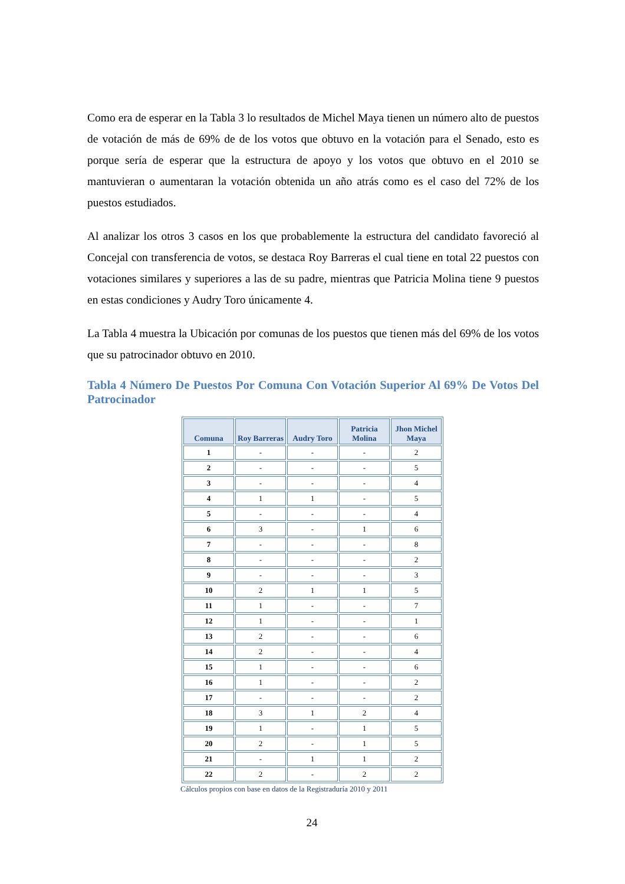Como era de esperar en la Tabla 3 lo resultados de Michel Maya tienen un número alto de puestos de votación de más de 69% de de los votos que obtuvo en la votación para el Senado, esto es porque sería de esperar que la estructura de apoyo y los votos que obtuvo en el 2010 se mantuvieran o aumentaran la votación obtenida un año atrás como es el caso del 72% de los puestos estudiados.
Al analizar los otros 3 casos en los que probablemente la estructura del candidato favoreció al Concejal con transferencia de votos, se destaca Roy Barreras el cual tiene en total 22 puestos con votaciones similares y superiores a las de su padre, mientras que Patricia Molina tiene 9 puestos en estas condiciones y Audry Toro únicamente 4.
La Tabla 4 muestra la Ubicación por comunas de los puestos que tienen más del 69% de los votos que su patrocinador obtuvo en 2010.
Tabla 4 Número De Puestos Por Comuna Con Votación Superior Al 69% De Votos Del Patrocinador
| Comuna | Roy Barreras | Audry Toro | Patricia Molina | Jhon Michel Maya |
| --- | --- | --- | --- | --- |
| 1 | - | - | - | 2 |
| 2 | - | - | - | 5 |
| 3 | - | - | - | 4 |
| 4 | 1 | 1 | - | 5 |
| 5 | - | - | - | 4 |
| 6 | 3 | - | 1 | 6 |
| 7 | - | - | - | 8 |
| 8 | - | - | - | 2 |
| 9 | - | - | - | 3 |
| 10 | 2 | 1 | 1 | 5 |
| 11 | 1 | - | - | 7 |
| 12 | 1 | - | - | 1 |
| 13 | 2 | - | - | 6 |
| 14 | 2 | - | - | 4 |
| 15 | 1 | - | - | 6 |
| 16 | 1 | - | - | 2 |
| 17 | - | - | - | 2 |
| 18 | 3 | 1 | 2 | 4 |
| 19 | 1 | - | 1 | 5 |
| 20 | 2 | - | 1 | 5 |
| 21 | - | 1 | 1 | 2 |
| 22 | 2 | - | 2 | 2 |
Cálculos propios con base en datos de la Registraduría 2010 y 2011
24